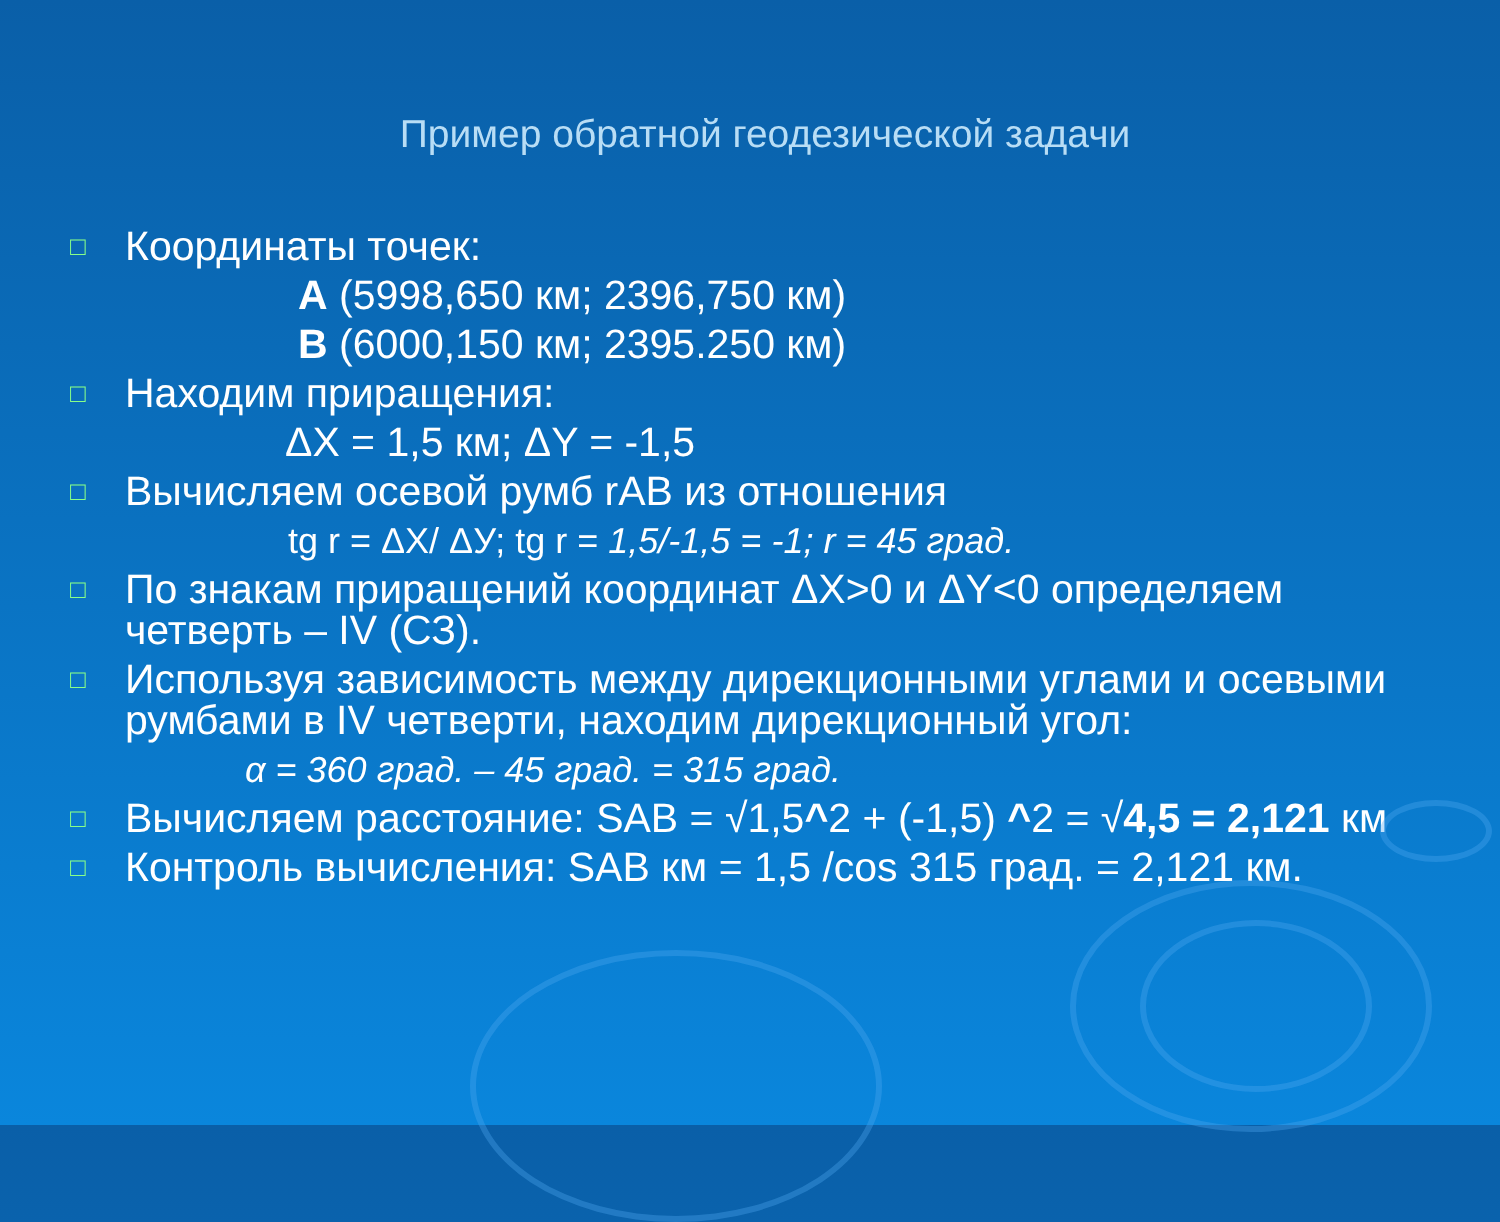Пример обратной геодезической задачи
□
Координаты точек:
А (5998,650 км; 2396,750 км)
В (6000,150 км; 2395.250 км)
□
Находим приращения:
ΔX = 1,5 км; ΔY = -1,5
□
Вычисляем осевой румб rAB из отношения
tg r = ΔX/ ΔУ; tg r = 1,5/-1,5 = -1; r = 45 град.
□
По знакам приращений координат ΔX>0 и ΔY<0 определяем четверть – IV (СЗ).
□
Используя зависимость между дирекционными углами и осевыми румбами в IV четверти, находим дирекционный угол:
α = 360 град. – 45 град. = 315 град.
□
Вычисляем расстояние: SAB = √1,5^2 + (-1,5) ^2 = √4,5 = 2,121 км
□
Контроль вычисления: SAB км = 1,5 /cos 315 град. = 2,121 км.